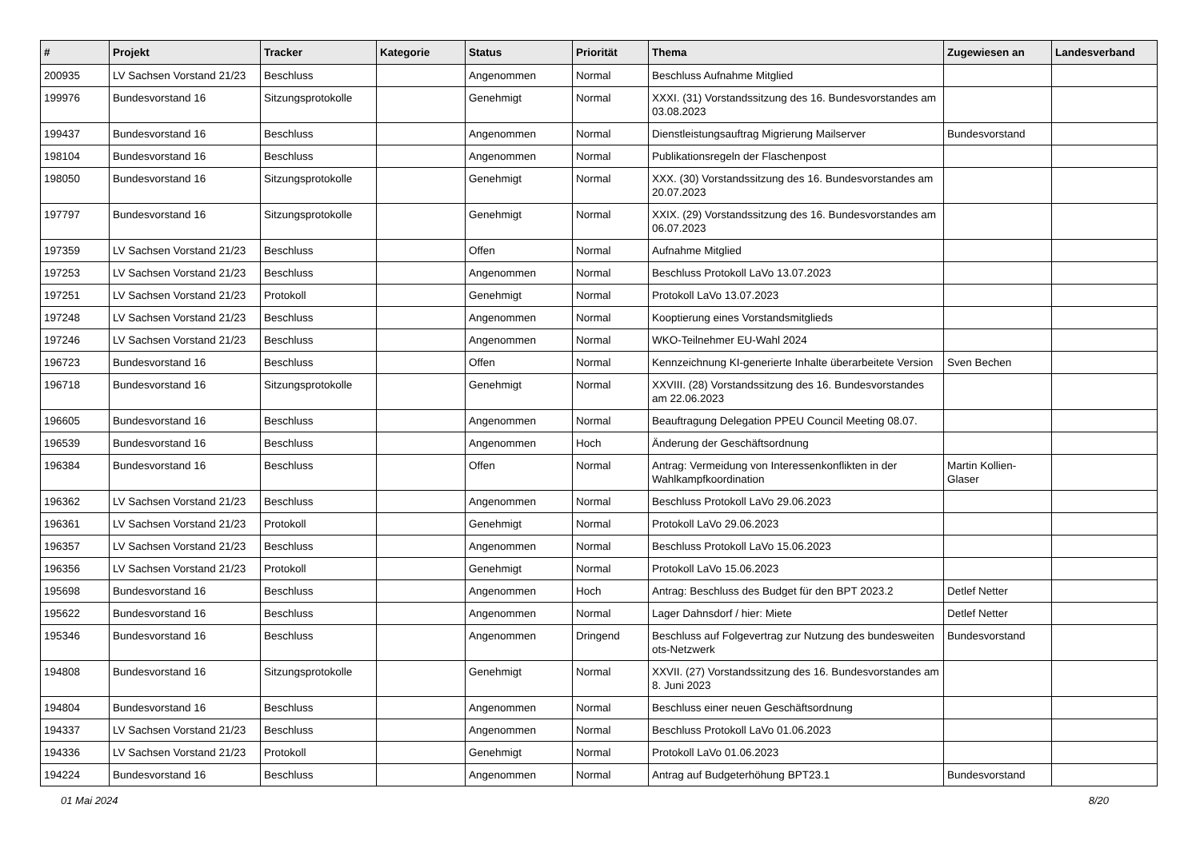| # | Projekt | Tracker | Kategorie | Status | Priorität | Thema | Zugewiesen an | Landesverband |
| --- | --- | --- | --- | --- | --- | --- | --- | --- |
| 200935 | LV Sachsen Vorstand 21/23 | Beschluss | | Angenommen | Normal | Beschluss Aufnahme Mitglied | | |
| 199976 | Bundesvorstand 16 | Sitzungsprotokolle | | Genehmigt | Normal | XXXI. (31) Vorstandssitzung des 16. Bundesvorstandes am 03.08.2023 | | |
| 199437 | Bundesvorstand 16 | Beschluss | | Angenommen | Normal | Dienstleistungsauftrag Migrierung Mailserver | Bundesvorstand | |
| 198104 | Bundesvorstand 16 | Beschluss | | Angenommen | Normal | Publikationsregeln der Flaschenpost | | |
| 198050 | Bundesvorstand 16 | Sitzungsprotokolle | | Genehmigt | Normal | XXX. (30) Vorstandssitzung des 16. Bundesvorstandes am 20.07.2023 | | |
| 197797 | Bundesvorstand 16 | Sitzungsprotokolle | | Genehmigt | Normal | XXIX. (29) Vorstandssitzung des 16. Bundesvorstandes am 06.07.2023 | | |
| 197359 | LV Sachsen Vorstand 21/23 | Beschluss | | Offen | Normal | Aufnahme Mitglied | | |
| 197253 | LV Sachsen Vorstand 21/23 | Beschluss | | Angenommen | Normal | Beschluss Protokoll LaVo 13.07.2023 | | |
| 197251 | LV Sachsen Vorstand 21/23 | Protokoll | | Genehmigt | Normal | Protokoll LaVo 13.07.2023 | | |
| 197248 | LV Sachsen Vorstand 21/23 | Beschluss | | Angenommen | Normal | Kooptierung eines Vorstandsmitglieds | | |
| 197246 | LV Sachsen Vorstand 21/23 | Beschluss | | Angenommen | Normal | WKO-Teilnehmer EU-Wahl 2024 | | |
| 196723 | Bundesvorstand 16 | Beschluss | | Offen | Normal | Kennzeichnung KI-generierte Inhalte überarbeitete Version | Sven Bechen | |
| 196718 | Bundesvorstand 16 | Sitzungsprotokolle | | Genehmigt | Normal | XXVIII. (28) Vorstandssitzung des 16. Bundesvorstandes am 22.06.2023 | | |
| 196605 | Bundesvorstand 16 | Beschluss | | Angenommen | Normal | Beauftragung Delegation PPEU Council Meeting 08.07. | | |
| 196539 | Bundesvorstand 16 | Beschluss | | Angenommen | Hoch | Änderung der Geschäftsordnung | | |
| 196384 | Bundesvorstand 16 | Beschluss | | Offen | Normal | Antrag: Vermeidung von Interessenkonflikten in der Wahlkampfkoordination | Martin Kollien-Glaser | |
| 196362 | LV Sachsen Vorstand 21/23 | Beschluss | | Angenommen | Normal | Beschluss Protokoll LaVo 29.06.2023 | | |
| 196361 | LV Sachsen Vorstand 21/23 | Protokoll | | Genehmigt | Normal | Protokoll LaVo 29.06.2023 | | |
| 196357 | LV Sachsen Vorstand 21/23 | Beschluss | | Angenommen | Normal | Beschluss Protokoll LaVo 15.06.2023 | | |
| 196356 | LV Sachsen Vorstand 21/23 | Protokoll | | Genehmigt | Normal | Protokoll LaVo 15.06.2023 | | |
| 195698 | Bundesvorstand 16 | Beschluss | | Angenommen | Hoch | Antrag: Beschluss des Budget für den BPT 2023.2 | Detlef Netter | |
| 195622 | Bundesvorstand 16 | Beschluss | | Angenommen | Normal | Lager Dahnsdorf / hier: Miete | Detlef Netter | |
| 195346 | Bundesvorstand 16 | Beschluss | | Angenommen | Dringend | Beschluss auf Folgevertrag zur Nutzung des bundesweiten ots-Netzwerk | Bundesvorstand | |
| 194808 | Bundesvorstand 16 | Sitzungsprotokolle | | Genehmigt | Normal | XXVII. (27) Vorstandssitzung des 16. Bundesvorstandes am 8. Juni 2023 | | |
| 194804 | Bundesvorstand 16 | Beschluss | | Angenommen | Normal | Beschluss einer neuen Geschäftsordnung | | |
| 194337 | LV Sachsen Vorstand 21/23 | Beschluss | | Angenommen | Normal | Beschluss Protokoll LaVo 01.06.2023 | | |
| 194336 | LV Sachsen Vorstand 21/23 | Protokoll | | Genehmigt | Normal | Protokoll LaVo 01.06.2023 | | |
| 194224 | Bundesvorstand 16 | Beschluss | | Angenommen | Normal | Antrag auf Budgeterhöhung BPT23.1 | Bundesvorstand | |
01 Mai 2024 8/20